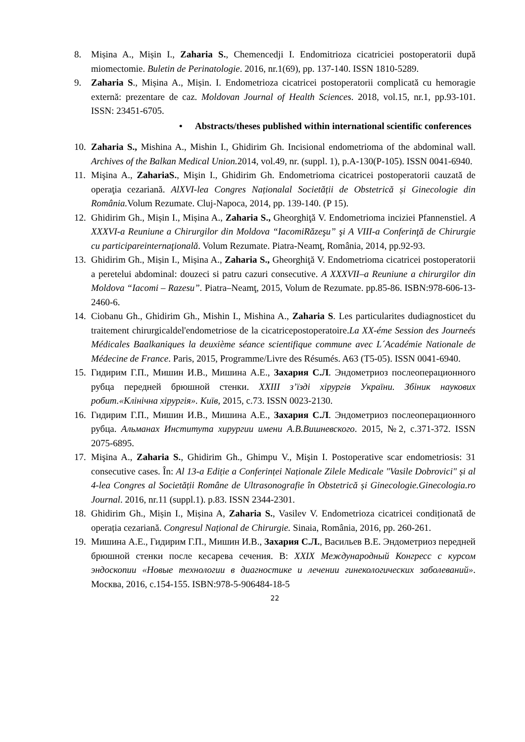8. Mișina A., Mișin I., Zaharia S., Chemencedji I. Endomitrioza cicatriciei postoperatorii după miomectomie. Buletin de Perinatologie. 2016, nr.1(69), pp. 137-140. ISSN 1810-5289.
9. Zaharia S., Mișina A., Mișin. I. Endometrioza cicatricei postoperatorii complicată cu hemoragie externă: prezentare de caz. Moldovan Journal of Health Sciences. 2018, vol.15, nr.1, pp.93-101. ISSN: 23451-6705.
• Abstracts/theses published within international scientific conferences
10.
Zaharia S., Mishina A., Mishin I., Ghidirim Gh. Incisional endometrioma of the abdominal wall. Archives of the Balkan Medical Union. 2014, vol.49, nr. (suppl. 1), p.A-130(P-105). ISSN 0041-6940.
11.
Mişina A., ZahariaS., Mişin I., Ghidirim Gh. Endometrioma cicatricei postoperatorii cauzată de operaţia cezariană. AlXVI-lea Congres Naționalal Societății de Obstetrică și Ginecologie din România. Volum Rezumate. Cluj-Napoca, 2014, pp. 139-140. (P 15).
12.
Ghidirim Gh., Mișin I., Mișina A., Zaharia S., Gheorghiţă V. Endometrioma inciziei Pfannenstiel. A XXXVI-a Reuniune a Chirurgilor din Moldova “IacomiRăzeşu” şi A VIII-a Conferinţă de Chirurgie cu participareinternaţională. Volum Rezumate. Piatra-Neamţ, România, 2014, pp.92-93.
13.
Ghidirim Gh., Mișin I., Mișina A., Zaharia S., Gheorghiţă V. Endometrioma cicatricei postoperatorii a peretelui abdominal: douzeci si patru cazuri consecutive. A XXXVII–a Reuniune a chirurgilor din Moldova “Iacomi – Razesu”. Piatra–Neamţ, 2015, Volum de Rezumate. pp.85-86. ISBN:978-606-13-2460-6.
14.
Ciobanu Gh., Ghidirim Gh., Mishin I., Mishina A., Zaharia S. Les particularites dudiagnosticet du traitement chirurgicaldel'endometriose de la cicatricepostoperatoire.La XX-éme Session des Journeés Médicales Baalkaniques la deuxième séance scientifique commune avec L´Académie Nationale de Médecine de France. Paris, 2015, Programme/Livre des Résumés. A63 (T5-05). ISSN 0041-6940.
15.
Гидирим Г.П., Мишин И.В., Мишина А.Е., Захария С.Л. Эндометриоз послеоперационного рубца передней брюшной стенки. XXIII з’їзді хірургів України. Збiник наукових робит.«Клiнiчна хiрургiя». Київ, 2015, с.73. ISSN 0023-2130.
16.
Гидирим Г.П., Мишин И.В., Мишина А.Е., Захария С.Л. Эндометриоз послеоперационного рубца. Альманах Института хирургии имени А.В.Вишневского. 2015, №2, с.371-372. ISSN 2075-6895.
17.
Mişina A., Zaharia S., Ghidirim Gh., Ghimpu V., Mişin I. Postoperative scar endometriosis: 31 consecutive cases. În: Al 13-a Ediție a Conferinței Naționale Zilele Medicale "Vasile Dobrovici" și al 4-lea Congres al Societății Române de Ultrasonografie în Obstetrică și Ginecologie.Ginecologia.ro Journal. 2016, nr.11 (suppl.1). p.83. ISSN 2344-2301.
18.
Ghidirim Gh., Mișin I., Mișina A, Zaharia S., Vasilev V. Endometrioza cicatricei condiționată de operația cezariană. Congresul Național de Chirurgie. Sinaia, România, 2016, pp. 260-261.
19.
Мишина А.Е., Гидирим Г.П., Мишин И.В., Захария С.Л., Васильев В.Е. Эндометриоз передней брюшной стенки после кесарева сечения. В: XXIX Международный Конгресс с курсом эндоскопии «Новые технологии в диагностике и лечении гинекологических заболеваний». Москва, 2016, с.154-155. ISBN:978-5-906484-18-5
22